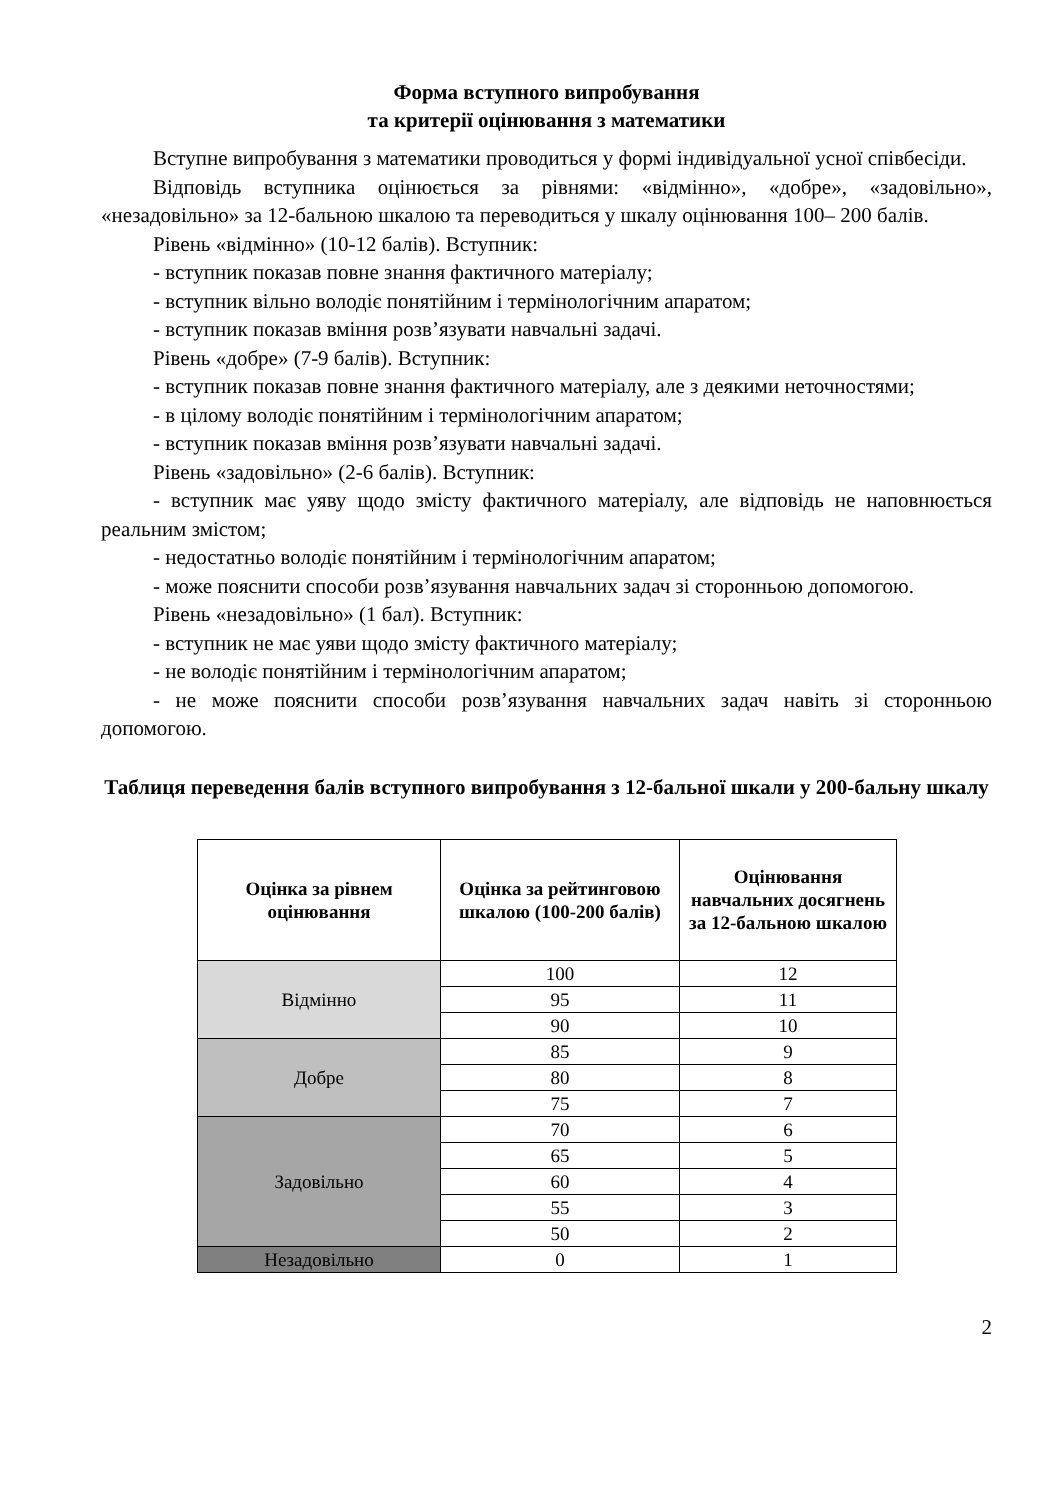Форма вступного випробування
та критерії оцінювання з математики
Вступне випробування з математики проводиться у формі індивідуальної усної співбесіди.
Відповідь вступника оцінюється за рівнями: «відмінно», «добре», «задовільно», «незадовільно» за 12-бальною шкалою та переводиться у шкалу оцінювання 100– 200 балів.
Рівень «відмінно» (10-12 балів). Вступник:
- вступник показав повне знання фактичного матеріалу;
- вступник вільно володіє понятійним і термінологічним апаратом;
- вступник показав вміння розв’язувати навчальні задачі.
Рівень «добре» (7-9 балів). Вступник:
- вступник показав повне знання фактичного матеріалу, але з деякими неточностями;
- в цілому володіє понятійним і термінологічним апаратом;
- вступник показав вміння розв’язувати навчальні задачі.
Рівень «задовільно» (2-6 балів). Вступник:
- вступник має уяву щодо змісту фактичного матеріалу, але відповідь не наповнюється реальним змістом;
- недостатньо володіє понятійним і термінологічним апаратом;
- може пояснити способи розв’язування навчальних задач зі сторонньою допомогою.
Рівень «незадовільно» (1 бал). Вступник:
- вступник не має уяви щодо змісту фактичного матеріалу;
- не володіє понятійним і термінологічним апаратом;
- не може пояснити способи розв’язування навчальних задач навіть зі сторонньою допомогою.
Таблиця переведення балів вступного випробування з 12-бальної шкали у 200-бальну шкалу
| Оцінка за рівнем оцінювання | Оцінка за рейтинговою шкалою (100-200 балів) | Оцінювання навчальних досягнень за 12-бальною шкалою |
| --- | --- | --- |
| Відмінно | 100 | 12 |
| | 95 | 11 |
| | 90 | 10 |
| Добре | 85 | 9 |
| | 80 | 8 |
| | 75 | 7 |
| Задовільно | 70 | 6 |
| | 65 | 5 |
| | 60 | 4 |
| | 55 | 3 |
| | 50 | 2 |
| Незадовільно | 0 | 1 |
2